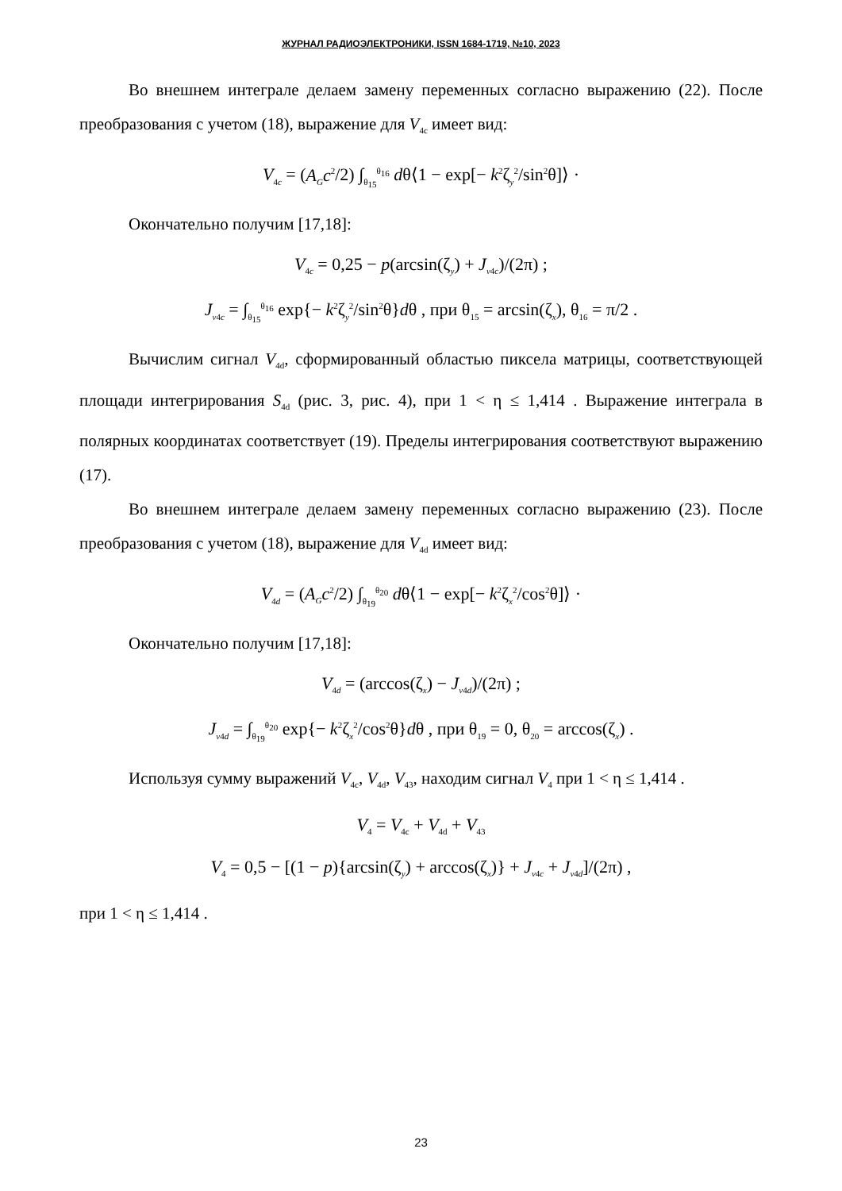ЖУРНАЛ РАДИОЭЛЕКТРОНИКИ, ISSN 1684-1719, №10, 2023
Во внешнем интеграле делаем замену переменных согласно выражению (22). После преобразования с учетом (18), выражение для V<sub>4c</sub> имеет вид:
V<sub>4c</sub> = (A<sub>G</sub>c<sup>2</sup>/2) ∫<sub>θ<sub>15</sub></sub><sup>θ<sub>16</sub></sup> dθ⟨1 − exp[− k<sup>2</sup>ζ<sub>y</sub><sup>2</sup>/sin<sup>2</sup>θ]⟩ ·
Окончательно получим [17,18]:
V<sub>4c</sub> = 0,25 − p(arcsin(ζ<sub>y</sub>) + J<sub>v4c</sub>)/(2π) ;
J<sub>v4c</sub> = ∫<sub>θ<sub>15</sub></sub><sup>θ<sub>16</sub></sup> exp{− k<sup>2</sup>ζ<sub>y</sub><sup>2</sup>/sin<sup>2</sup>θ}dθ , при θ<sub>15</sub> = arcsin(ζ<sub>x</sub>), θ<sub>16</sub> = π/2 .
Вычислим сигнал V<sub>4d</sub>, сформированный областью пиксела матрицы, соответствующей площади интегрирования S<sub>4d</sub> (рис. 3, рис. 4), при 1 < η ≤ 1,414 . Выражение интеграла в полярных координатах соответствует (19). Пределы интегрирования соответствуют выражению (17).
Во внешнем интеграле делаем замену переменных согласно выражению (23). После преобразования с учетом (18), выражение для V<sub>4d</sub> имеет вид:
V<sub>4d</sub> = (A<sub>G</sub>c<sup>2</sup>/2) ∫<sub>θ<sub>19</sub></sub><sup>θ<sub>20</sub></sup> dθ⟨1 − exp[− k<sup>2</sup>ζ<sub>x</sub><sup>2</sup>/cos<sup>2</sup>θ]⟩ ·
Окончательно получим [17,18]:
V<sub>4d</sub> = (arccos(ζ<sub>x</sub>) − J<sub>v4d</sub>)/(2π) ;
J<sub>v4d</sub> = ∫<sub>θ<sub>19</sub></sub><sup>θ<sub>20</sub></sup> exp{− k<sup>2</sup>ζ<sub>x</sub><sup>2</sup>/cos<sup>2</sup>θ}dθ , при θ<sub>19</sub> = 0, θ<sub>20</sub> = arccos(ζ<sub>x</sub>) .
Используя сумму выражений V<sub>4c</sub>, V<sub>4d</sub>, V<sub>43</sub>, находим сигнал V<sub>4</sub> при 1 < η ≤ 1,414 .
V<sub>4</sub> = V<sub>4c</sub> + V<sub>4d</sub> + V<sub>43</sub>
V<sub>4</sub> = 0,5 − [(1 − p){arcsin(ζ<sub>y</sub>) + arccos(ζ<sub>x</sub>)} + J<sub>v4c</sub> + J<sub>v4d</sub>]/(2π) ,
при 1 < η ≤ 1,414 .
23